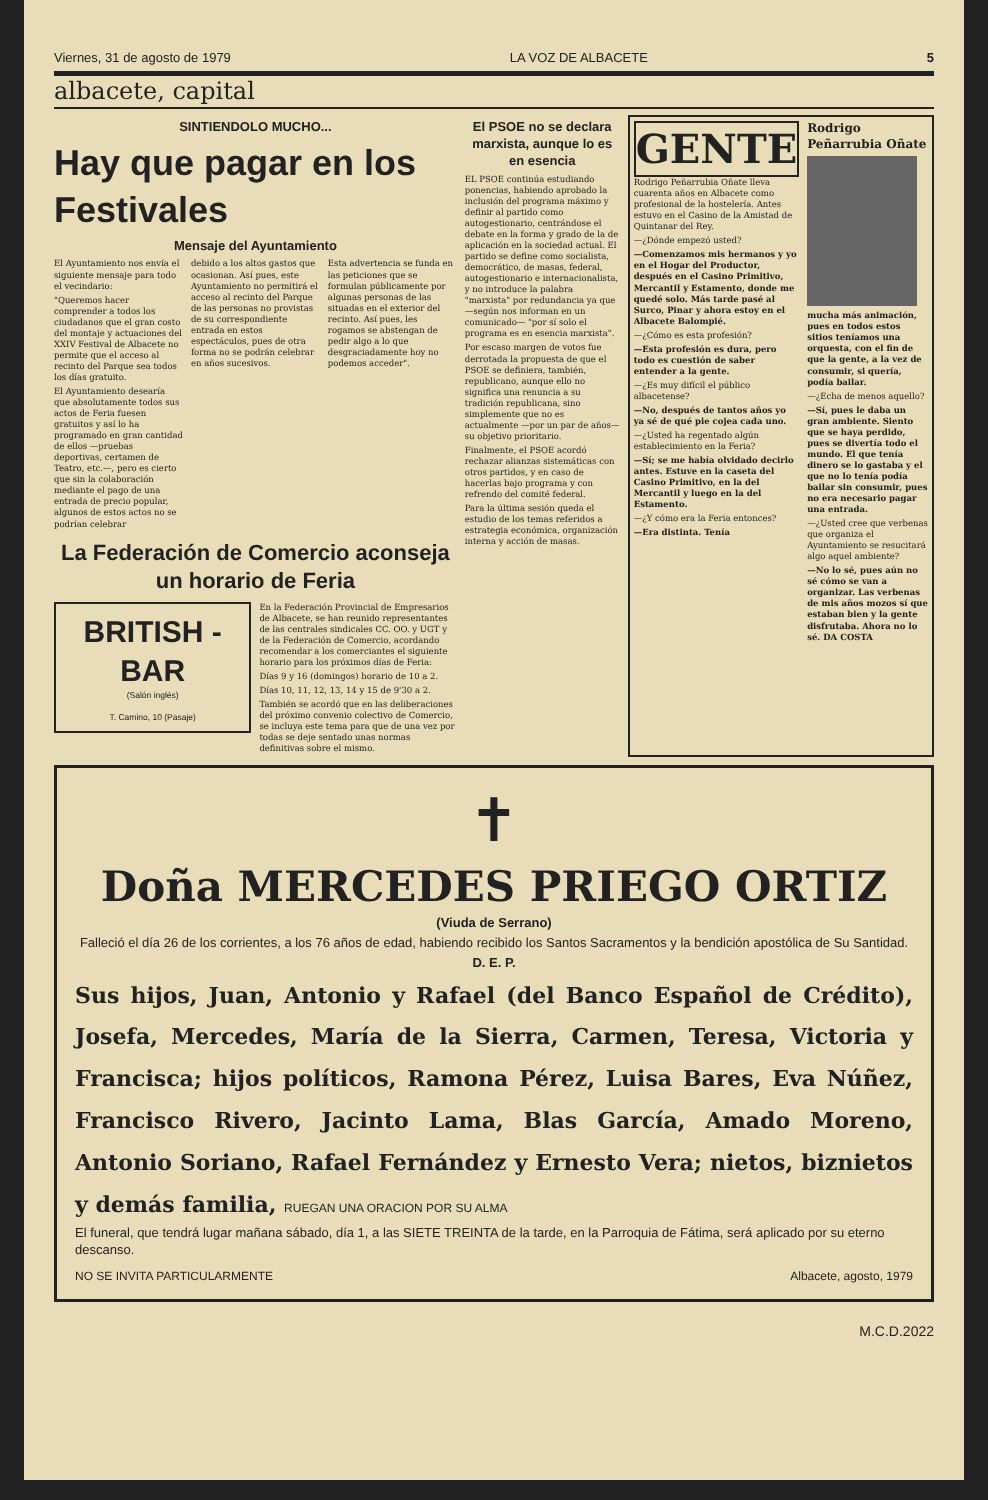Viernes, 31 de agosto de 1979 LA VOZ DE ALBACETE 5
albacete, capital
SINTIENDOLO MUCHO...
Hay que pagar en los Festivales
Mensaje del Ayuntamiento
El Ayuntamiento nos envía el siguiente mensaje para todo el vecindario:
"Queremos hacer comprender a todos los ciudadanos que el gran costo del montaje y actuaciones del XXIV Festival de Albacete no permite que el acceso al recinto del Parque sea todos los días gratuito.
El Ayuntamiento desearía que absolutamente todos sus actos de Feria fuesen gratuitos y así lo ha programado en gran cantidad de ellos —pruebas deportivas, certamen de Teatro, etc.—, pero es cierto que sin la colaboración mediante el pago de una entrada de precio popular, algunos de estos actos no se podrían celebrar
debido a los altos gastos que ocasionan. Así pues, este Ayuntamiento no permitirá el acceso al recinto del Parque de las personas no provistas de su correspondiente entrada en estos espectáculos, pues de otra forma no se podrán celebrar en años sucesivos.
Esta advertencia se funda en las peticiones que se formulan públicamente por algunas personas de las situadas en el exterior del recinto. Así pues, les rogamos se abstengan de pedir algo a lo que desgraciadamente hoy no podemos acceder".
La Federación de Comercio aconseja un horario de Feria
BRITISH - BAR
(Salón inglés)
T. Camino, 10 (Pasaje)
En la Federación Provincial de Empresarios de Albacete, se han reunido representantes de las centrales sindicales CC. OO. y UGT y de la Federación de Comercio, acordando recomendar a los comerciantes el siguiente horario para los próximos días de Feria:
Días 9 y 16 (domingos) horario de 10 a 2.
Días 10, 11, 12, 13, 14 y 15 de 9'30 a 2.
También se acordó que en las deliberaciones del próximo convenio colectivo de Comercio, se incluya este tema para que de una vez por todas se deje sentado unas normas definitivas sobre el mismo.
El PSOE no se declara marxista, aunque lo es en esencia
EL PSOE continúa estudiando ponencias, habiendo aprobado la inclusión del programa máximo y definir al partido como autogestionario, centrándose el debate en la forma y grado de la de aplicación en la sociedad actual. El partido se define como socialista, democrático, de masas, federal, autogestionario e internacionalista, y no introduce la palabra "marxista" por redundancia ya que —según nos informan en un comunicado— "por sí solo el programa es en esencia marxista".
Por escaso margen de votos fue derrotada la propuesta de que el PSOE se definiera, también, republicano, aunque ello no significa una renuncia a su tradición republicana, sino simplemente que no es actualmente —por un par de años— su objetivo prioritario.
Finalmente, el PSOE acordó rechazar alianzas sistemáticas con otros partidos, y en caso de hacerlas bajo programa y con refrendo del comité federal.
Para la última sesión queda el estudio de los temas referidos a estrategia económica, organización interna y acción de masas.
GENTE
Rodrigo Peñarrubia Oñate lleva cuarenta años en Albacete como profesional de la hostelería. Antes estuvo en el Casino de la Amistad de Quintanar del Rey.
—¿Dónde empezó usted?
—Comenzamos mis hermanos y yo en el Hogar del Productor, después en el Casino Primitivo, Mercantil y Estamento, donde me quedé solo. Más tarde pasé al Surco, Pinar y ahora estoy en el Albacete Balompié.
—¿Cómo es esta profesión?
—Esta profesión es dura, pero todo es cuestión de saber entender a la gente.
—¿Es muy difícil el público albacetense?
—No, después de tantos años yo ya sé de qué pie cojea cada uno.
—¿Usted ha regentado algún establecimiento en la Feria?
—Sí; se me había olvidado decirlo antes. Estuve en la caseta del Casino Primitivo, en la del Mercantil y luego en la del Estamento.
—¿Y cómo era la Feria entonces?
—Era distinta. Tenía
Rodrigo Peñarrubia Oñate
mucha más animación, pues en todos estos sitios teníamos una orquesta, con el fin de que la gente, a la vez de consumir, si quería, podía bailar.
—¿Echa de menos aquello?
—Sí, pues le daba un gran ambiente. Siento que se haya perdido, pues se divertía todo el mundo. El que tenía dinero se lo gastaba y el que no lo tenía podía bailar sin consumir, pues no era necesario pagar una entrada.
—¿Usted cree que verbenas que organiza el Ayuntamiento se resucitará algo aquel ambiente?
—No lo sé, pues aún no sé cómo se van a organizar. Las verbenas de mis años mozos sí que estaban bien y la gente disfrutaba. Ahora no lo sé. DA COSTA
✝
Doña MERCEDES PRIEGO ORTIZ
(Viuda de Serrano)
Falleció el día 26 de los corrientes, a los 76 años de edad, habiendo recibido los Santos Sacramentos y la bendición apostólica de Su Santidad.
D. E. P.
Sus hijos, Juan, Antonio y Rafael (del Banco Español de Crédito), Josefa, Mercedes, María de la Sierra, Carmen, Teresa, Victoria y Francisca; hijos políticos, Ramona Pérez, Luisa Bares, Eva Núñez, Francisco Rivero, Jacinto Lama, Blas García, Amado Moreno, Antonio Soriano, Rafael Fernández y Ernesto Vera; nietos, biznietos y demás familia, RUEGAN UNA ORACION POR SU ALMA
El funeral, que tendrá lugar mañana sábado, día 1, a las SIETE TREINTA de la tarde, en la Parroquia de Fátima, será aplicado por su eterno descanso.
NO SE INVITA PARTICULARMENTE Albacete, agosto, 1979
M.C.D.2022